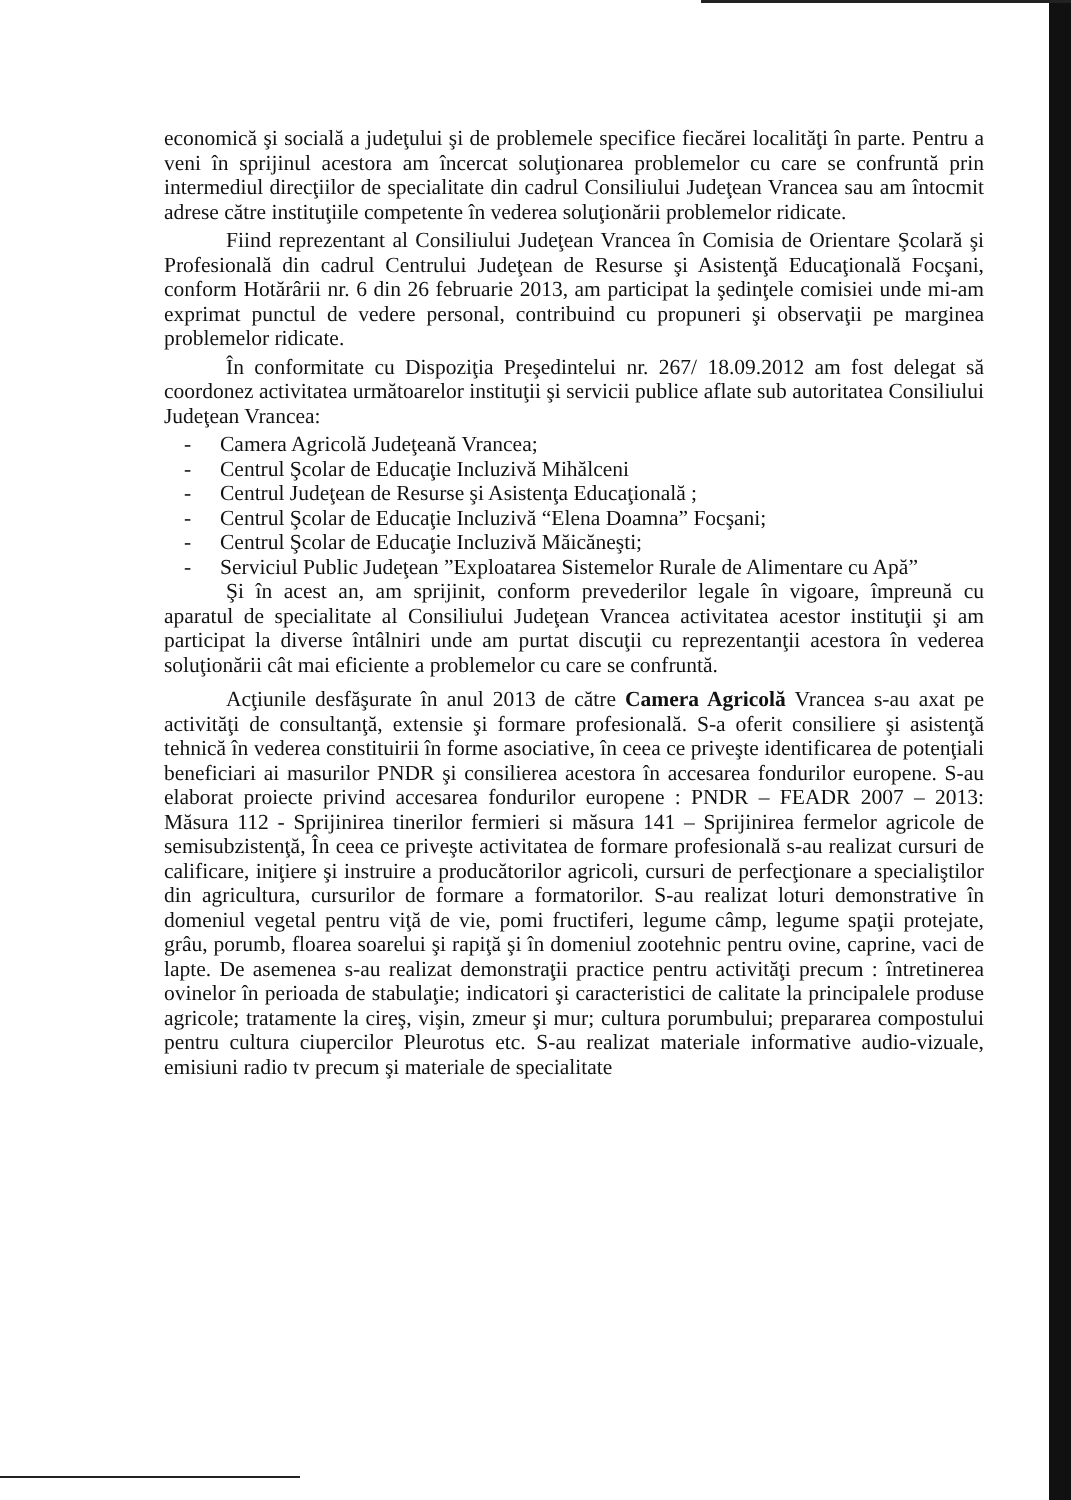economică şi socială a judeţului şi de problemele specifice fiecărei localităţi în parte. Pentru a veni în sprijinul acestora am încercat soluţionarea problemelor cu care se confruntă prin intermediul direcţiilor de specialitate din cadrul Consiliului Judeţean Vrancea sau am întocmit adrese către instituţiile competente în vederea soluţionării problemelor ridicate.
Fiind reprezentant al Consiliului Judeţean Vrancea în Comisia de Orientare Şcolară şi Profesională din cadrul Centrului Judeţean de Resurse şi Asistenţă Educaţională Focşani, conform Hotărârii nr. 6 din 26 februarie 2013, am participat la şedinţele comisiei unde mi-am exprimat punctul de vedere personal, contribuind cu propuneri şi observaţii pe marginea problemelor ridicate.
În conformitate cu Dispoziţia Preşedintelui nr. 267/ 18.09.2012 am fost delegat să coordonez activitatea următoarelor instituţii şi servicii publice aflate sub autoritatea Consiliului Judeţean Vrancea:
- Camera Agricolă Judeţeană Vrancea;
- Centrul Şcolar de Educaţie Incluzivă Mihălceni
- Centrul Judeţean de Resurse şi Asistenţa Educaţională ;
- Centrul Şcolar de Educaţie Incluzivă “Elena Doamna” Focşani;
- Centrul Şcolar de Educaţie Incluzivă Măicăneşti;
- Serviciul Public Judeţean ”Exploatarea Sistemelor Rurale de Alimentare cu Apă”
Şi în acest an, am sprijinit, conform prevederilor legale în vigoare, împreună cu aparatul de specialitate al Consiliului Judeţean Vrancea activitatea acestor instituţii şi am participat la diverse întâlniri unde am purtat discuţii cu reprezentanţii acestora în vederea soluţionării cât mai eficiente a problemelor cu care se confruntă.
Acţiunile desfăşurate în anul 2013 de către Camera Agricolă Vrancea s-au axat pe activităţi de consultanţă, extensie şi formare profesională. S-a oferit consiliere şi asistenţă tehnică în vederea constituirii în forme asociative, în ceea ce priveşte identificarea de potenţiali beneficiari ai masurilor PNDR şi consilierea acestora în accesarea fondurilor europene. S-au elaborat proiecte privind accesarea fondurilor europene : PNDR – FEADR 2007 – 2013: Măsura 112 - Sprijinirea tinerilor fermieri si măsura 141 – Sprijinirea fermelor agricole de semisubzistenţă, În ceea ce priveşte activitatea de formare profesională s-au realizat cursuri de calificare, iniţiere şi instruire a producătorilor agricoli, cursuri de perfecţionare a specialiştilor din agricultura, cursurilor de formare a formatorilor. S-au realizat loturi demonstrative în domeniul vegetal pentru viţă de vie, pomi fructiferi, legume câmp, legume spaţii protejate, grâu, porumb, floarea soarelui şi rapiţă şi în domeniul zootehnic pentru ovine, caprine, vaci de lapte. De asemenea s-au realizat demonstraţii practice pentru activităţi precum : întretinerea ovinelor în perioada de stabulaţie; indicatori şi caracteristici de calitate la principalele produse agricole; tratamente la cireş, vişin, zmeur şi mur; cultura porumbului; prepararea compostului pentru cultura ciupercilor Pleurotus etc. S-au realizat materiale informative audio-vizuale, emisiuni radio tv precum şi materiale de specialitate